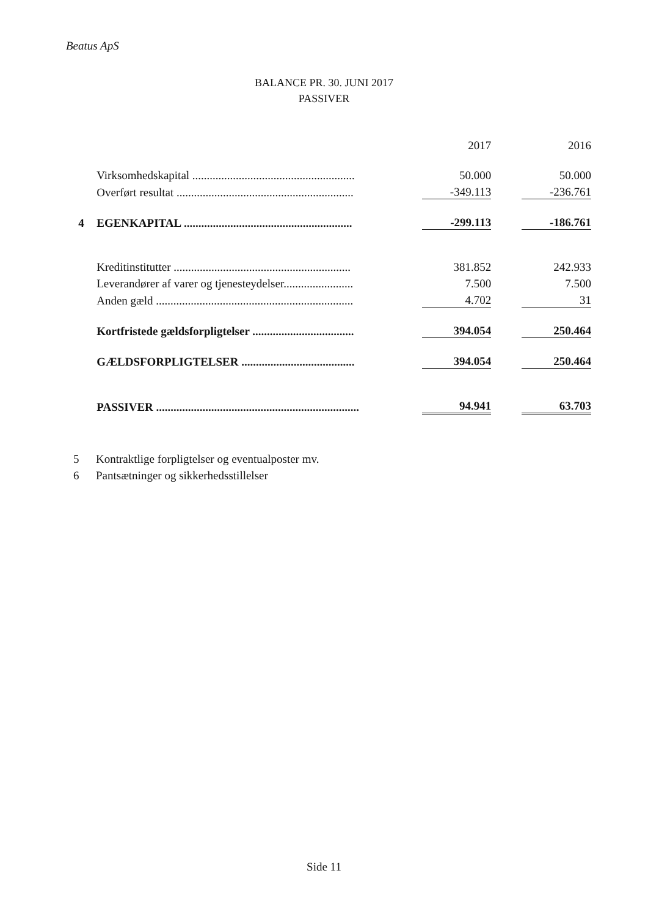Beatus ApS
BALANCE PR. 30. JUNI 2017
PASSIVER
| | | | 2017 | | 2016 |
| | Virksomhedskapital ........................................................ | | 50.000 | | 50.000 |
| | Overført resultat ............................................................. | | -349.113 | | -236.761 |
| 4 | EGENKAPITAL .......................................................... | | -299.113 | | -186.761 |
| | Kreditinstitutter ............................................................. | | 381.852 | | 242.933 |
| | Leverandører af varer og tjenesteydelser........................ | | 7.500 | | 7.500 |
| | Anden gæld .................................................................... | | 4.702 | | 31 |
| | Kortfristede gældsforpligtelser ................................... | | 394.054 | | 250.464 |
| | GÆLDSFORPLIGTELSER ....................................... | | 394.054 | | 250.464 |
| | PASSIVER ...................................................................... | | 94.941 | | 63.703 |
5 Kontraktlige forpligtelser og eventualposter mv.
6 Pantsætninger og sikkerhedsstillelser
Side 11